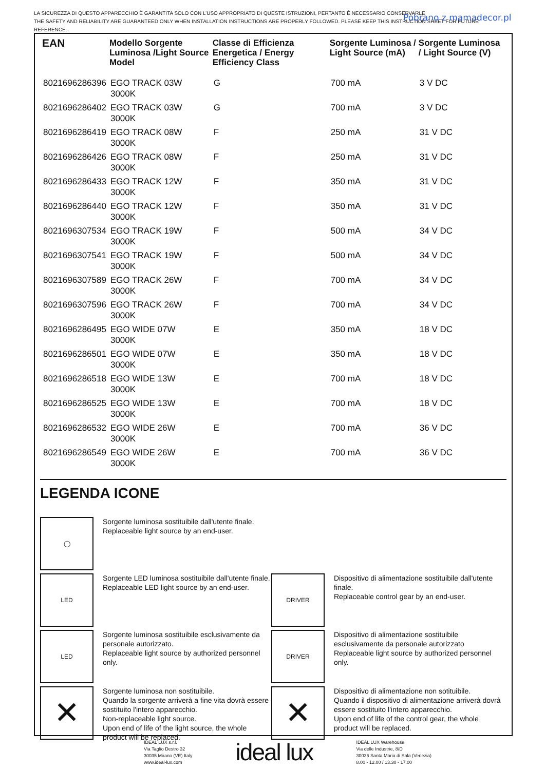LA SICUREZZA DI QUESTO APPARECCHIO È GARANTITA SOLO CON L’USO APPROPRIATO DI QUESTE ISTRUZIONI, PERTANTO È NECESSARIO CONSERVARLE
THE SAFETY AND RELIABILITY ARE GUARANTEED ONLY WHEN INSTALLATION INSTRUCTIONS ARE PROPERLY FOLLOWED. PLEASE KEEP THIS INSTRUCTION SHEET FOR FUTURE
REFERENCE.
Pobrano z mamadecor.pl
| EAN | Modello Sorgente Luminosa /Light Source Model | Classe di Efficienza Energetica / Energy Efficiency Class | Sorgente Luminosa / Light Source (mA) | Sorgente Luminosa / Light Source (V) |
| --- | --- | --- | --- | --- |
| 8021696286396 | EGO TRACK 03W 3000K | G | 700 mA | 3 V DC |
| 8021696286402 | EGO TRACK 03W 3000K | G | 700 mA | 3 V DC |
| 8021696286419 | EGO TRACK 08W 3000K | F | 250 mA | 31 V DC |
| 8021696286426 | EGO TRACK 08W 3000K | F | 250 mA | 31 V DC |
| 8021696286433 | EGO TRACK 12W 3000K | F | 350 mA | 31 V DC |
| 8021696286440 | EGO TRACK 12W 3000K | F | 350 mA | 31 V DC |
| 8021696307534 | EGO TRACK 19W 3000K | F | 500 mA | 34 V DC |
| 8021696307541 | EGO TRACK 19W 3000K | F | 500 mA | 34 V DC |
| 8021696307589 | EGO TRACK 26W 3000K | F | 700 mA | 34 V DC |
| 8021696307596 | EGO TRACK 26W 3000K | F | 700 mA | 34 V DC |
| 8021696286495 | EGO WIDE 07W 3000K | E | 350 mA | 18 V DC |
| 8021696286501 | EGO WIDE 07W 3000K | E | 350 mA | 18 V DC |
| 8021696286518 | EGO WIDE 13W 3000K | E | 700 mA | 18 V DC |
| 8021696286525 | EGO WIDE 13W 3000K | E | 700 mA | 18 V DC |
| 8021696286532 | EGO WIDE 26W 3000K | E | 700 mA | 36 V DC |
| 8021696286549 | EGO WIDE 26W 3000K | E | 700 mA | 36 V DC |
LEGENDA ICONE
◯
Sorgente luminosa sostituibile dall'utente finale.
Replaceable light source by an end-user.
LED
Sorgente LED luminosa sostituibile dall'utente finale.
Replaceable LED light source by an end-user.
DRIVER
Dispositivo di alimentazione sostituibile dall'utente finale.
Replaceable control gear by an end-user.
LED
Sorgente luminosa sostituibile esclusivamente da personale autorizzato.
Replaceable light source by authorized personnel only.
DRIVER
Dispositivo di alimentazione sostituibile esclusivamente da personale autorizzato
Replaceable light source by authorized personnel only.
✕
Sorgente luminosa non sostituibile.
Quando la sorgente arriverà a fine vita dovrà essere sostituito l'intero apparecchio.
Non-replaceable light source.
Upon end of life of the light source, the whole product will be replaced.
✕
Dispositivo di alimentazione non sotituibile.
Quando il dispositivo di alimentazione arriverà dovrà essere sostituito l'intero apparecchio.
Upon end of life of the control gear, the whole product will be replaced.
IDEAL LUX s.r.l.
Via Taglio Destro 32
30035 Mirano (VE) Italy
www.ideal-lux.com
ideal lux
IDEAL LUX Warehouse
Via delle Industrie, 8/D
30036 Santa Maria di Sala (Venezia)
8.00 - 12.00 / 13.30 - 17.00